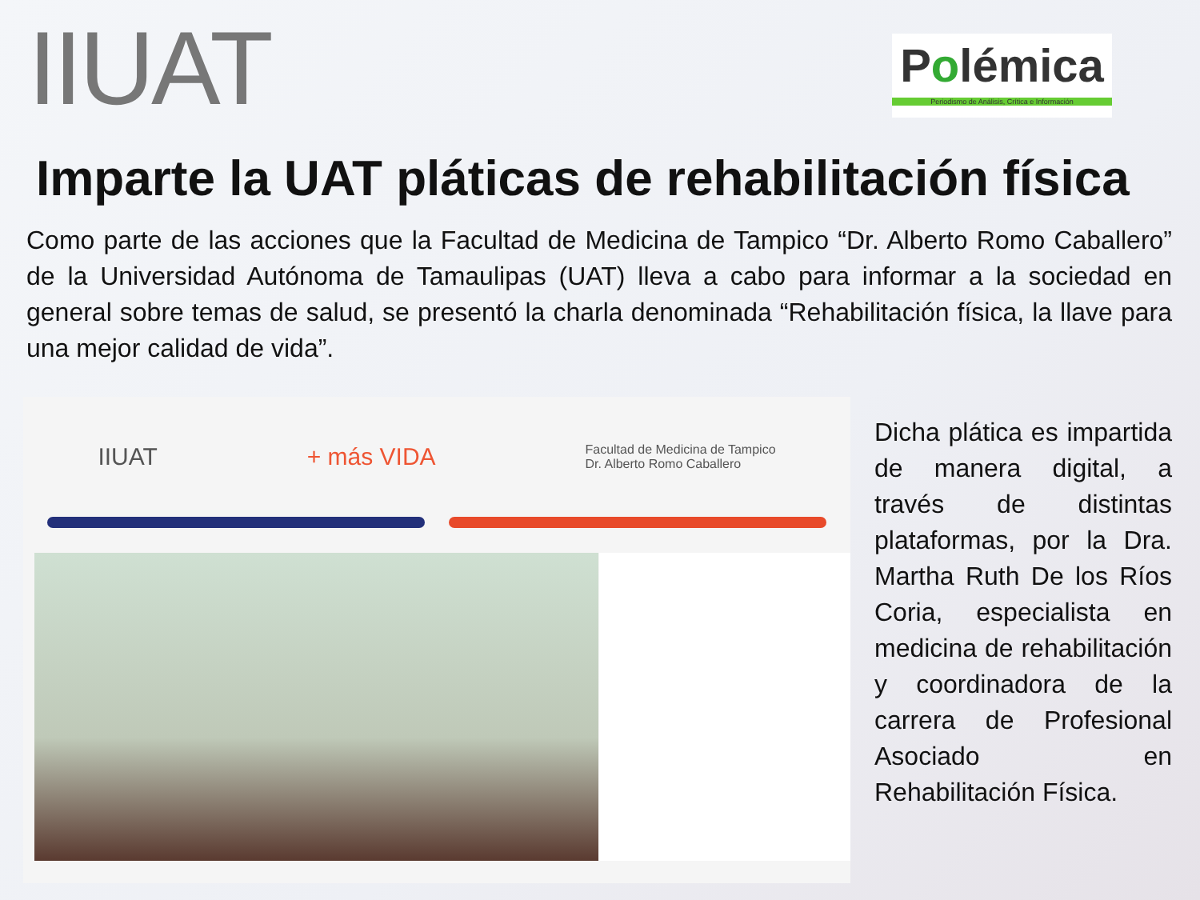IIUAT
Polémica
Periodismo de Análisis, Crítica e Información
Imparte la UAT pláticas de rehabilitación física
Como parte de las acciones que la Facultad de Medicina de Tampico “Dr. Alberto Romo Caballero” de la Universidad Autónoma de Tamaulipas (UAT) lleva a cabo para informar a la sociedad en general sobre temas de salud, se presentó la charla denominada “Rehabilitación física, la llave para una mejor calidad de vida”.
IIUAT + más VIDA Facultad de Medicina de Tampico
Dr. Alberto Romo Caballero
Dicha plática es impartida de manera digital, a través de distintas plataformas, por la Dra. Martha Ruth De los Ríos Coria, especialista en medicina de rehabilitación y coordinadora de la carrera de Profesional Asociado en Rehabilitación Física.